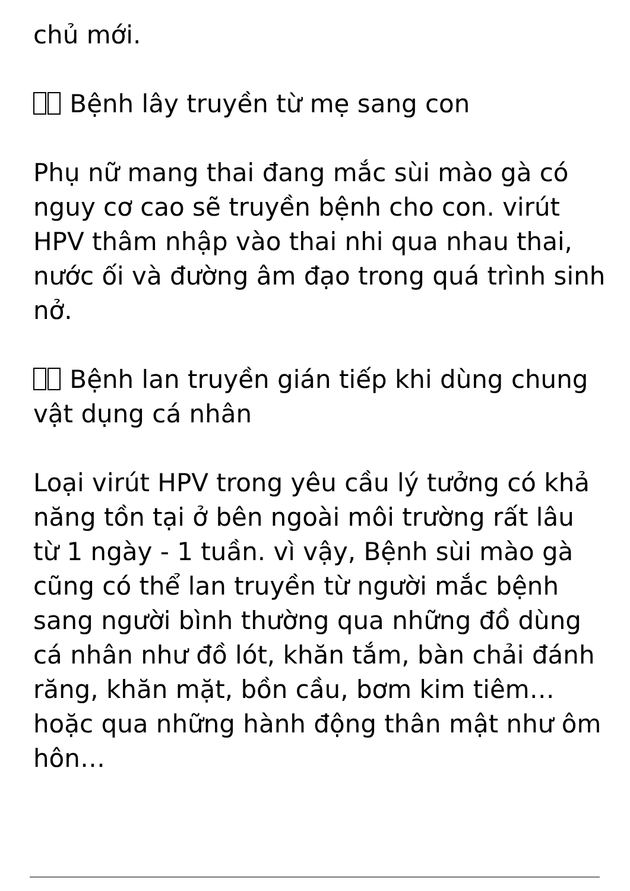chủ mới.
Bệnh lây truyền từ mẹ sang con
Phụ nữ mang thai đang mắc sùi mào gà có nguy cơ cao sẽ truyền bệnh cho con. virút HPV thâm nhập vào thai nhi qua nhau thai, nước ối và đường âm đạo trong quá trình sinh nở.
Bệnh lan truyền gián tiếp khi dùng chung vật dụng cá nhân
Loại virút HPV trong yêu cầu lý tưởng có khả năng tồn tại ở bên ngoài môi trường rất lâu từ 1 ngày - 1 tuần. vì vậy, Bệnh sùi mào gà cũng có thể lan truyền từ người mắc bệnh sang người bình thường qua những đồ dùng cá nhân như đồ lót, khăn tắm, bàn chải đánh răng, khăn mặt, bồn cầu, bơm kim tiêm… hoặc qua những hành động thân mật như ôm hôn…